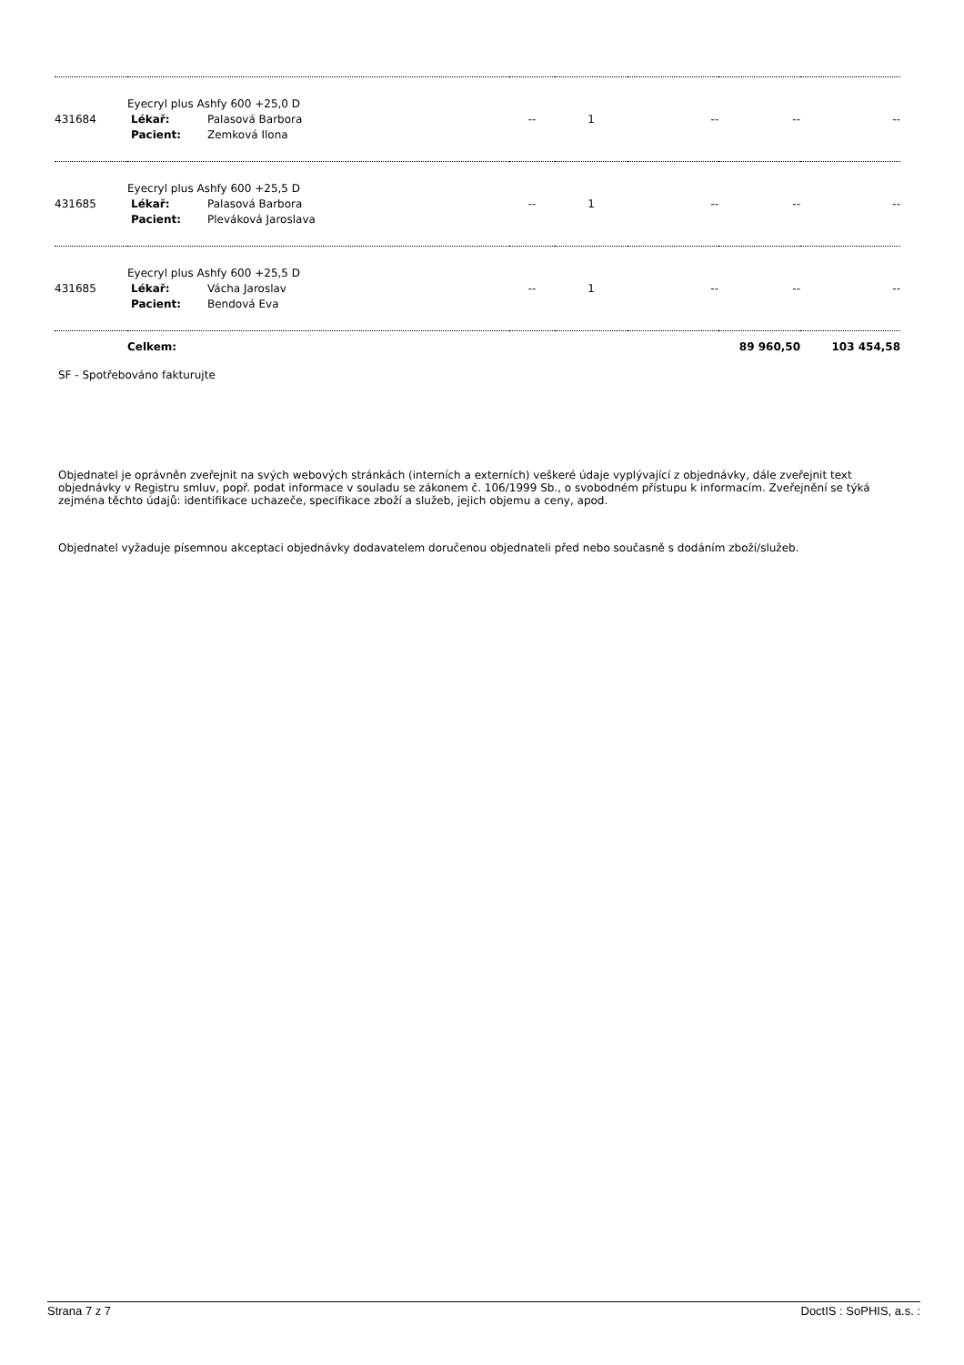| 431684 | Eyecryl plus Ashfy 600 +25,0 D Lékař: Palasová Barbora Pacient: Zemková Ilona | -- | 1 | -- | -- | -- |
| 431685 | Eyecryl plus Ashfy 600 +25,5 D Lékař: Palasová Barbora Pacient: Pleváková Jaroslava | -- | 1 | -- | -- | -- |
| 431685 | Eyecryl plus Ashfy 600 +25,5 D Lékař: Vácha Jaroslav Pacient: Bendová Eva | -- | 1 | -- | -- | -- |
| | Celkem: | | | | 89 960,50 | 103 454,58 |
SF - Spotřebováno fakturujte
Objednatel je oprávněn zveřejnit na svých webových stránkách (interních a externích) veškeré údaje vyplývající z objednávky, dále zveřejnit text objednávky v Registru smluv, popř. podat informace v souladu se zákonem č. 106/1999 Sb., o svobodném přístupu k informacím. Zveřejnění se týká zejména těchto údajů: identifikace uchazeče, specifikace zboží a služeb, jejich objemu a ceny, apod.
Objednatel vyžaduje písemnou akceptaci objednávky dodavatelem doručenou objednateli před nebo současně s dodáním zboží/služeb.
Strana 7 z 7 DoctIS : SoPHIS, a.s. :